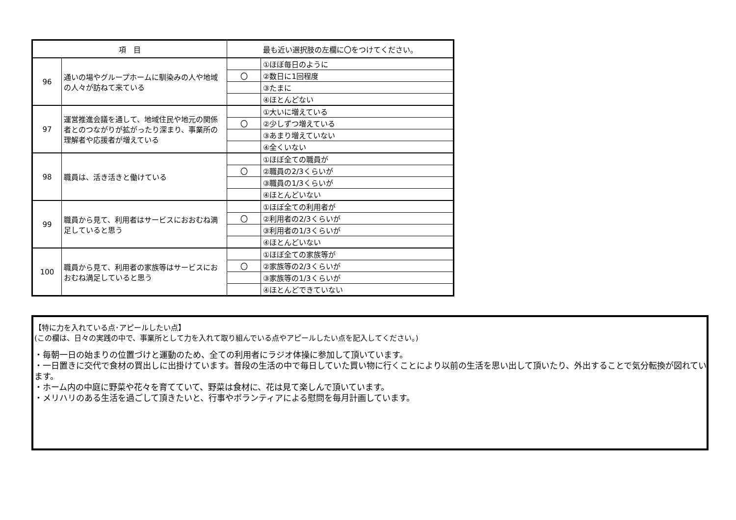| 項 目 | | 最も近い選択肢の左欄に〇をつけてください。 | |
| --- | --- | --- | --- |
| 96 | 通いの場やグループホームに馴染みの人や地域の人々が訪ねて来ている | | ①ほぼ毎日のように |
| | | 〇 | ②数日に1回程度 |
| | | | ③たまに |
| | | | ④ほとんどない |
| 97 | 運営推進会議を通して、地域住民や地元の関係者とのつながりが拡がったり深まり、事業所の理解者や応援者が増えている | | ①大いに増えている |
| | | 〇 | ②少しずつ増えている |
| | | | ③あまり増えていない |
| | | | ④全くいない |
| 98 | 職員は、活き活きと働けている | | ①ほぼ全ての職員が |
| | | 〇 | ②職員の2/3くらいが |
| | | | ③職員の1/3くらいが |
| | | | ④ほとんどいない |
| 99 | 職員から見て、利用者はサービスにおおむね満足していると思う | | ①ほぼ全ての利用者が |
| | | 〇 | ②利用者の2/3くらいが |
| | | | ③利用者の1/3くらいが |
| | | | ④ほとんどいない |
| 100 | 職員から見て、利用者の家族等はサービスにおおむね満足していると思う | | ①ほぼ全ての家族等が |
| | | 〇 | ②家族等の2/3くらいが |
| | | | ③家族等の1/3くらいが |
| | | | ④ほとんどできていない |
【特に力を入れている点･アピールしたい点】
(この欄は、日々の実践の中で、事業所として力を入れて取り組んでいる点やアピールしたい点を記入してください。)
・毎朝一日の始まりの位置づけと運動のため、全ての利用者にラジオ体操に参加して頂いています。
・一日置きに交代で食材の買出しに出掛けています。普段の生活の中で毎日していた買い物に行くことにより以前の生活を思い出して頂いたり、外出することで気分転換が図れています。
・ホーム内の中庭に野菜や花々を育てていて、野菜は食材に、花は見て楽しんで頂いています。
・メリハリのある生活を過ごして頂きたいと、行事やボランティアによる慰問を毎月計画しています。